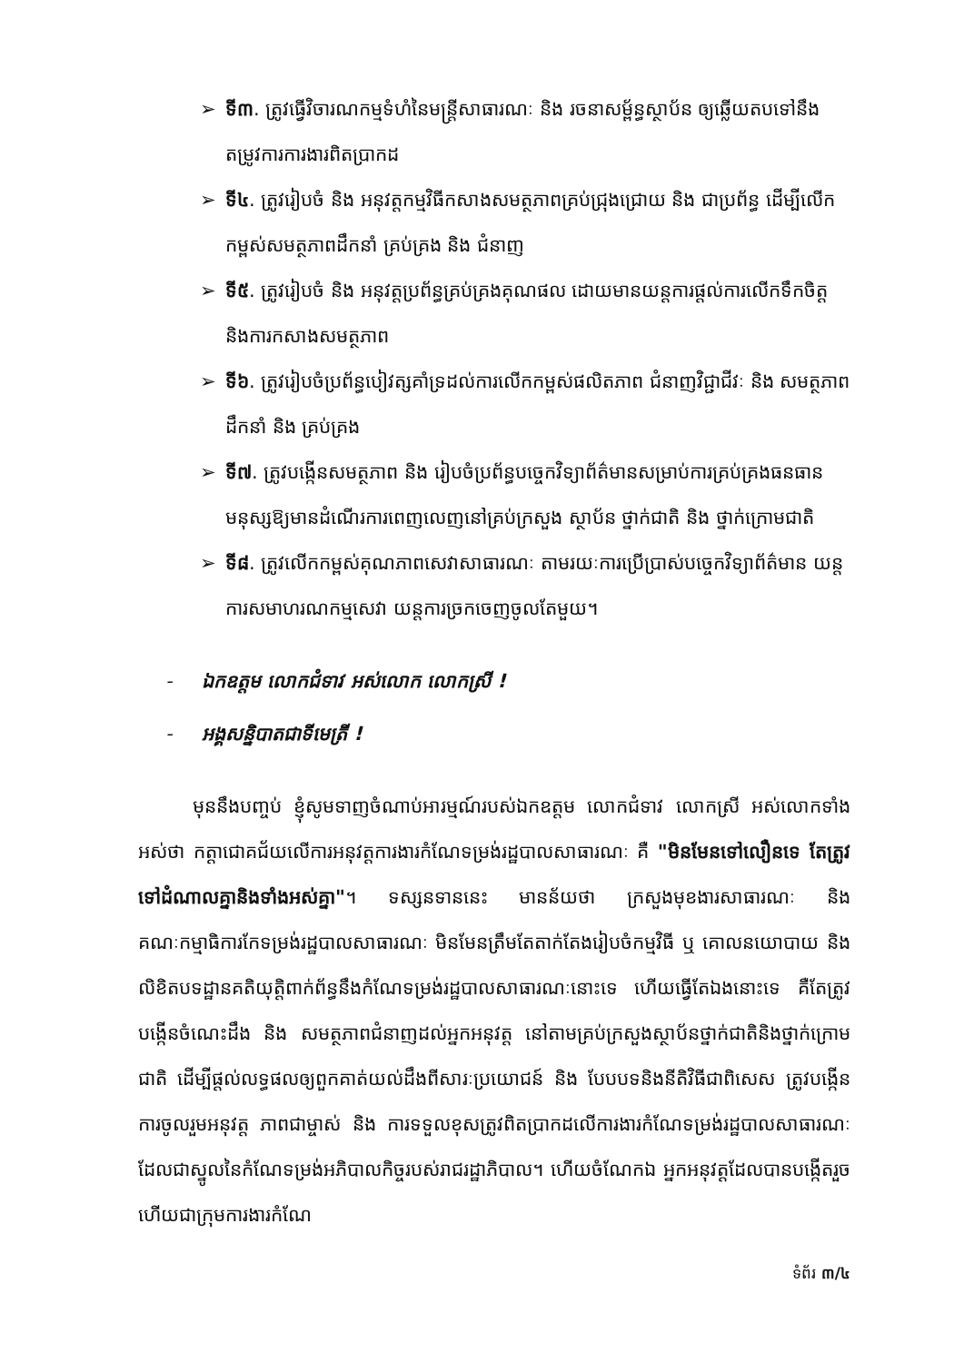➢ ទី៣. ត្រូវធ្វើវិចារណកម្មទំហំនៃមន្ត្រីសាធារណៈ និង រចនាសម្ព័ន្ធស្ថាប័ន ឲ្យឆ្លើយតបទៅនឹងតម្រូវការការងារពិតប្រាកដ
➢ ទី៤. ត្រូវរៀបចំ និង អនុវត្តកម្មវិធីកសាងសមត្ថភាពគ្រប់ជ្រុងជ្រោយ និង ជាប្រព័ន្ធ ដើម្បីលើកកម្ពស់សមត្ថភាពដឹកនាំ គ្រប់គ្រង និង ជំនាញ
➢ ទី៥. ត្រូវរៀបចំ និង អនុវត្តប្រព័ន្ធគ្រប់គ្រងគុណផល ដោយមានយន្តការផ្តល់ការលើកទឹកចិត្ត និងការកសាងសមត្ថភាព
➢ ទី៦. ត្រូវរៀបចំប្រព័ន្ធបៀវត្សគាំទ្រដល់ការលើកកម្ពស់ផលិតភាព ជំនាញវិជ្ជាជីវៈ និង សមត្ថភាពដឹកនាំ និង គ្រប់គ្រង
➢ ទី៧. ត្រូវបង្កើនសមត្ថភាព និង រៀបចំប្រព័ន្ធបច្ចេកវិទ្យាព័ត៌មានសម្រាប់ការគ្រប់គ្រងធនធានមនុស្សឱ្យមានដំណើរការពេញលេញនៅគ្រប់ក្រសួង ស្ថាប័ន ថ្នាក់ជាតិ និង ថ្នាក់ក្រោមជាតិ
➢ ទី៨. ត្រូវលើកកម្ពស់គុណភាពសេវាសាធារណៈ តាមរយៈការប្រើប្រាស់បច្ចេកវិទ្យាព័ត៌មាន យន្តការសមាហរណកម្មសេវា យន្តការច្រកចេញចូលតែមួយ។
- ឯកឧត្តម លោកជំទាវ អស់លោក លោកស្រី !
- អង្គសន្និបាតជាទីមេត្រី !
មុននឹងបញ្ចប់ ខ្ញុំសូមទាញចំណាប់អារម្មណ៍របស់ឯកឧត្តម លោកជំទាវ លោកស្រី អស់លោកទាំងអស់ថា កត្តាជោគជ័យលើការអនុវត្តការងារកំណែទម្រង់រដ្ឋបាលសាធារណៈ គឺ "មិនមែនទៅលឿនទេ តែត្រូវទៅដំណាលគ្នានិងទាំងអស់គ្នា"។ ទស្សនទាននេះ មានន័យថា ក្រសួងមុខងារសាធារណៈ និង គណៈកម្មាធិការកែទម្រង់រដ្ឋបាលសាធារណៈ មិនមែនត្រឹមតែតាក់តែងរៀបចំកម្មវិធី ឬ គោលនយោបាយ និង លិខិតបទដ្ឋានគតិយុត្តិពាក់ព័ន្ធនឹងកំណែទម្រង់រដ្ឋបាលសាធារណៈនោះទេ ហើយធ្វើតែឯងនោះទេ គឺតែត្រូវបង្កើនចំណេះដឹង និង សមត្ថភាពជំនាញដល់អ្នកអនុវត្ត នៅតាមគ្រប់ក្រសួងស្ថាប័នថ្នាក់ជាតិនិងថ្នាក់ក្រោមជាតិ ដើម្បីផ្តល់លទ្ធផលឲ្យពួកគាត់យល់ដឹងពីសារៈប្រយោជន៍ និង បែបបទនិងនីតិវិធីជាពិសេស ត្រូវបង្កើនការចូលរួមអនុវត្ត ភាពជាម្ចាស់ និង ការទទួលខុសត្រូវពិតប្រាកដលើការងារកំណែទម្រង់រដ្ឋបាលសាធារណៈ ដែលជាស្នូលនៃកំណែទម្រង់អភិបាលកិច្ចរបស់រាជរដ្ឋាភិបាល។ ហើយចំណែកឯ អ្នកអនុវត្តដែលបានបង្កើតរួចហើយជាក្រុមការងារកំណែ
ទំព័រ ៣/៤